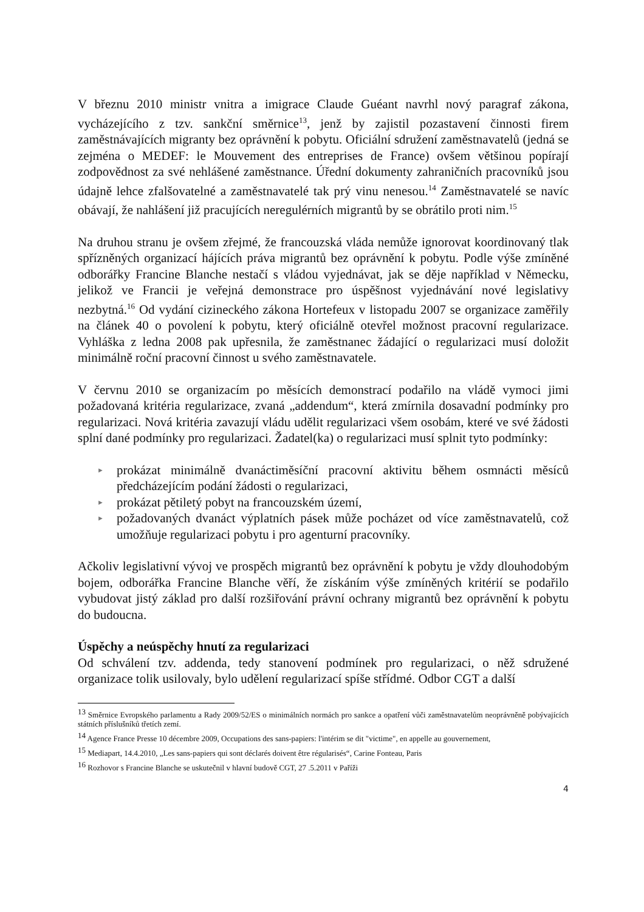V březnu 2010 ministr vnitra a imigrace Claude Guéant navrhl nový paragraf zákona, vycházejícího z tzv. sankční směrnice<sup>13</sup>, jenž by zajistil pozastavení činnosti firem zaměstnávajících migranty bez oprávnění k pobytu. Oficiální sdružení zaměstnavatelů (jedná se zejména o MEDEF: le Mouvement des entreprises de France) ovšem většinou popírají zodpovědnost za své nehlášené zaměstnance. Úřední dokumenty zahraničních pracovníků jsou údajně lehce zfalšovatelné a zaměstnavatelé tak prý vinu nenesou.<sup>14</sup> Zaměstnavatelé se navíc obávají, že nahlášení již pracujících neregulérních migrantů by se obrátilo proti nim.<sup>15</sup>
Na druhou stranu je ovšem zřejmé, že francouzská vláda nemůže ignorovat koordinovaný tlak spřízněných organizací hájících práva migrantů bez oprávnění k pobytu. Podle výše zmíněné odborářky Francine Blanche nestačí s vládou vyjednávat, jak se děje například v Německu, jelikož ve Francii je veřejná demonstrace pro úspěšnost vyjednávání nové legislativy nezbytná.<sup>16</sup> Od vydání cizineckého zákona Hortefeux v listopadu 2007 se organizace zaměřily na článek 40 o povolení k pobytu, který oficiálně otevřel možnost pracovní regularizace. Vyhláška z ledna 2008 pak upřesnila, že zaměstnanec žádající o regularizaci musí doložit minimálně roční pracovní činnost u svého zaměstnavatele.
V červnu 2010 se organizacím po měsících demonstrací podařilo na vládě vymoci jimi požadovaná kritéria regularizace, zvaná „addendum“, která zmírnila dosavadní podmínky pro regularizaci. Nová kritéria zavazují vládu udělit regularizaci všem osobám, které ve své žádosti splní dané podmínky pro regularizaci. Žadatel(ka) o regularizaci musí splnit tyto podmínky:
► prokázat minimálně dvanáctiměsíční pracovní aktivitu během osmnácti měsíců předcházejícím podání žádosti o regularizaci,
► prokázat pětiletý pobyt na francouzském území,
► požadovaných dvanáct výplatních pásek může pocházet od více zaměstnavatelů, což umožňuje regularizaci pobytu i pro agenturní pracovníky.
Ačkoliv legislativní vývoj ve prospěch migrantů bez oprávnění k pobytu je vždy dlouhodobým bojem, odborářka Francine Blanche věří, že získáním výše zmíněných kritérií se podařilo vybudovat jistý základ pro další rozšiřování právní ochrany migrantů bez oprávnění k pobytu do budoucna.
Úspěchy a neúspěchy hnutí za regularizaci
Od schválení tzv. addenda, tedy stanovení podmínek pro regularizaci, o něž sdružené organizace tolik usilovaly, bylo udělení regularizací spíše střídmé. Odbor CGT a další
<sup>13</sup> Směrnice Evropského parlamentu a Rady 2009/52/ES o minimálních normách pro sankce a opatření vůči zaměstnavatelům neoprávněně pobývajících státních příslušníků třetích zemí.
<sup>14</sup> Agence France Presse 10 décembre 2009, Occupations des sans-papiers: l'intérim se dit "victime", en appelle au gouvernement,
<sup>15</sup> Mediapart, 14.4.2010, „Les sans-papiers qui sont déclarés doivent être régularisés“, Carine Fonteau, Paris
<sup>16</sup> Rozhovor s Francine Blanche se uskutečnil v hlavní budově CGT, 27 .5.2011 v Paříži
4